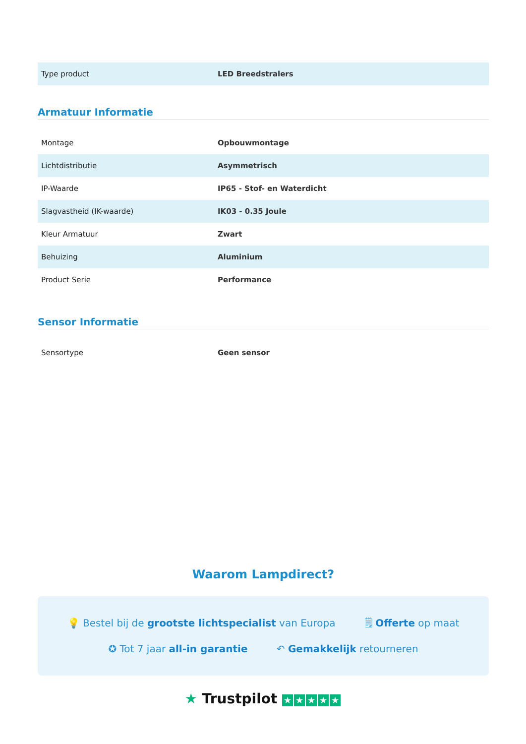| Type product | LED Breedstralers |
Armatuur Informatie
| Montage | Opbouwmontage |
| Lichtdistributie | Asymmetrisch |
| IP-Waarde | IP65 - Stof- en Waterdicht |
| Slagvastheid (IK-waarde) | IK03 - 0.35 Joule |
| Kleur Armatuur | Zwart |
| Behuizing | Aluminium |
| Product Serie | Performance |
Sensor Informatie
| Sensortype | Geen sensor |
Waarom Lampdirect?
💡 Bestel bij de grootste lichtspecialist van Europa 🗒 Offerte op maat
✪ Tot 7 jaar all-in garantie ↶ Gemakkelijk retourneren
★ Trustpilot ★ ★ ★ ★ ★